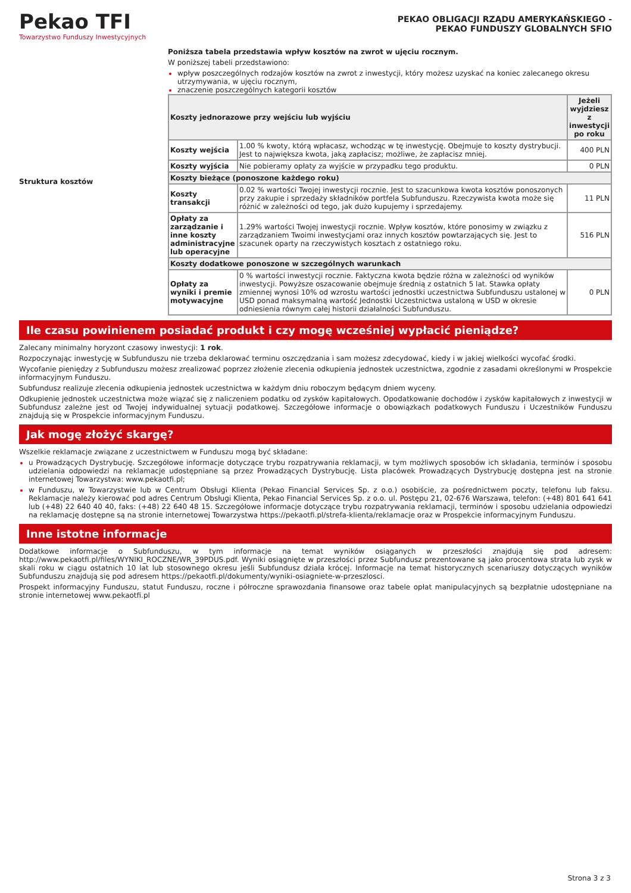Pekao TFI
Towarzystwo Funduszy Inwestycyjnych
PEKAO OBLIGACJI RZĄDU AMERYKAŃSKIEGO -
PEKAO FUNDUSZY GLOBALNYCH SFIO
Struktura kosztów Poniższa tabela przedstawia wpływ kosztów na zwrot w ujęciu rocznym.
W poniższej tabeli przedstawiono:
wpływ poszczególnych rodzajów kosztów na zwrot z inwestycji, który możesz uzyskać na koniec zalecanego okresu utrzymywania, w ujęciu rocznym,
znaczenie poszczególnych kategorii kosztów
| Koszty jednorazowe przy wejściu lub wyjściu | | Jeżeli wyjdziesz z inwestycji po roku |
| --- | --- | --- |
| Koszty wejścia | 1.00 % kwoty, którą wpłacasz, wchodząc w tę inwestycję. Obejmuje to koszty dystrybucji. Jest to największa kwota, jaką zapłacisz; możliwe, że zapłacisz mniej. | 400 PLN |
| Koszty wyjścia | Nie pobieramy opłaty za wyjście w przypadku tego produktu. | 0 PLN |
| Koszty bieżące (ponoszone każdego roku) | | |
| Koszty transakcji | 0.02 % wartości Twojej inwestycji rocznie. Jest to szacunkowa kwota kosztów ponoszonych przy zakupie i sprzedaży składników portfela Subfunduszu. Rzeczywista kwota może się różnić w zależności od tego, jak dużo kupujemy i sprzedajemy. | 11 PLN |
| Opłaty za zarządzanie i inne koszty administracyjne lub operacyjne | 1.29% wartości Twojej inwestycji rocznie. Wpływ kosztów, które ponosimy w związku z zarządzaniem Twoimi inwestycjami oraz innych kosztów powtarzających się. Jest to szacunek oparty na rzeczywistych kosztach z ostatniego roku. | 516 PLN |
| Koszty dodatkowe ponoszone w szczególnych warunkach | | |
| Opłaty za wyniki i premie motywacyjne | 0 % wartości inwestycji rocznie. Faktyczna kwota będzie różna w zależności od wyników inwestycji. Powyższe oszacowanie obejmuje średnią z ostatnich 5 lat. Stawka opłaty zmiennej wynosi 10% od wzrostu wartości jednostki uczestnictwa Subfunduszu ustalonej w USD ponad maksymalną wartość Jednostki Uczestnictwa ustaloną w USD w okresie odniesienia równym całej historii działalności Subfunduszu. | 0 PLN |
Ile czasu powinienem posiadać produkt i czy mogę wcześniej wypłacić pieniądze?
Zalecany minimalny horyzont czasowy inwestycji: 1 rok.
Rozpoczynając inwestycję w Subfunduszu nie trzeba deklarować terminu oszczędzania i sam możesz zdecydować, kiedy i w jakiej wielkości wycofać środki.
Wycofanie pieniędzy z Subfunduszu możesz zrealizować poprzez złożenie zlecenia odkupienia jednostek uczestnictwa, zgodnie z zasadami określonymi w Prospekcie informacyjnym Funduszu.
Subfundusz realizuje zlecenia odkupienia jednostek uczestnictwa w każdym dniu roboczym będącym dniem wyceny.
Odkupienie jednostek uczestnictwa może wiązać się z naliczeniem podatku od zysków kapitałowych. Opodatkowanie dochodów i zysków kapitałowych z inwestycji w Subfundusz zależne jest od Twojej indywidualnej sytuacji podatkowej. Szczegółowe informacje o obowiązkach podatkowych Funduszu i Uczestników Funduszu znajdują się w Prospekcie informacyjnym Funduszu.
Jak mogę złożyć skargę?
Wszelkie reklamacje związane z uczestnictwem w Funduszu mogą być składane:
u Prowadzących Dystrybucję. Szczegółowe informacje dotyczące trybu rozpatrywania reklamacji, w tym możliwych sposobów ich składania, terminów i sposobu udzielania odpowiedzi na reklamacje udostępniane są przez Prowadzących Dystrybucję. Lista placówek Prowadzących Dystrybucję dostępna jest na stronie internetowej Towarzystwa: www.pekaotfi.pl;
w Funduszu, w Towarzystwie lub w Centrum Obsługi Klienta (Pekao Financial Services Sp. z o.o.) osobiście, za pośrednictwem poczty, telefonu lub faksu. Reklamacje należy kierować pod adres Centrum Obsługi Klienta, Pekao Financial Services Sp. z o.o. ul. Postępu 21, 02-676 Warszawa, telefon: (+48) 801 641 641 lub (+48) 22 640 40 40, faks: (+48) 22 640 48 15. Szczegółowe informacje dotyczące trybu rozpatrywania reklamacji, terminów i sposobu udzielania odpowiedzi na reklamację dostępne są na stronie internetowej Towarzystwa https://pekaotfi.pl/strefa-klienta/reklamacje oraz w Prospekcie informacyjnym Funduszu.
Inne istotne informacje
Dodatkowe informacje o Subfunduszu, w tym informacje na temat wyników osiąganych w przeszłości znajdują się pod adresem: http://www.pekaotfi.pl/files/WYNIKI_ROCZNE/WR_39PDUS.pdf. Wyniki osiągnięte w przeszłości przez Subfundusz prezentowane są jako procentowa strata lub zysk w skali roku w ciągu ostatnich 10 lat lub stosownego okresu jeśli Subfundusz działa krócej. Informacje na temat historycznych scenariuszy dotyczących wyników Subfunduszu znajdują się pod adresem https://pekaotfi.pl/dokumenty/wyniki-osiagniete-w-przeszlosci.
Prospekt informacyjny Funduszu, statut Funduszu, roczne i półroczne sprawozdania finansowe oraz tabele opłat manipulacyjnych są bezpłatnie udostępniane na stronie internetowej www.pekaotfi.pl
Strona 3 z 3